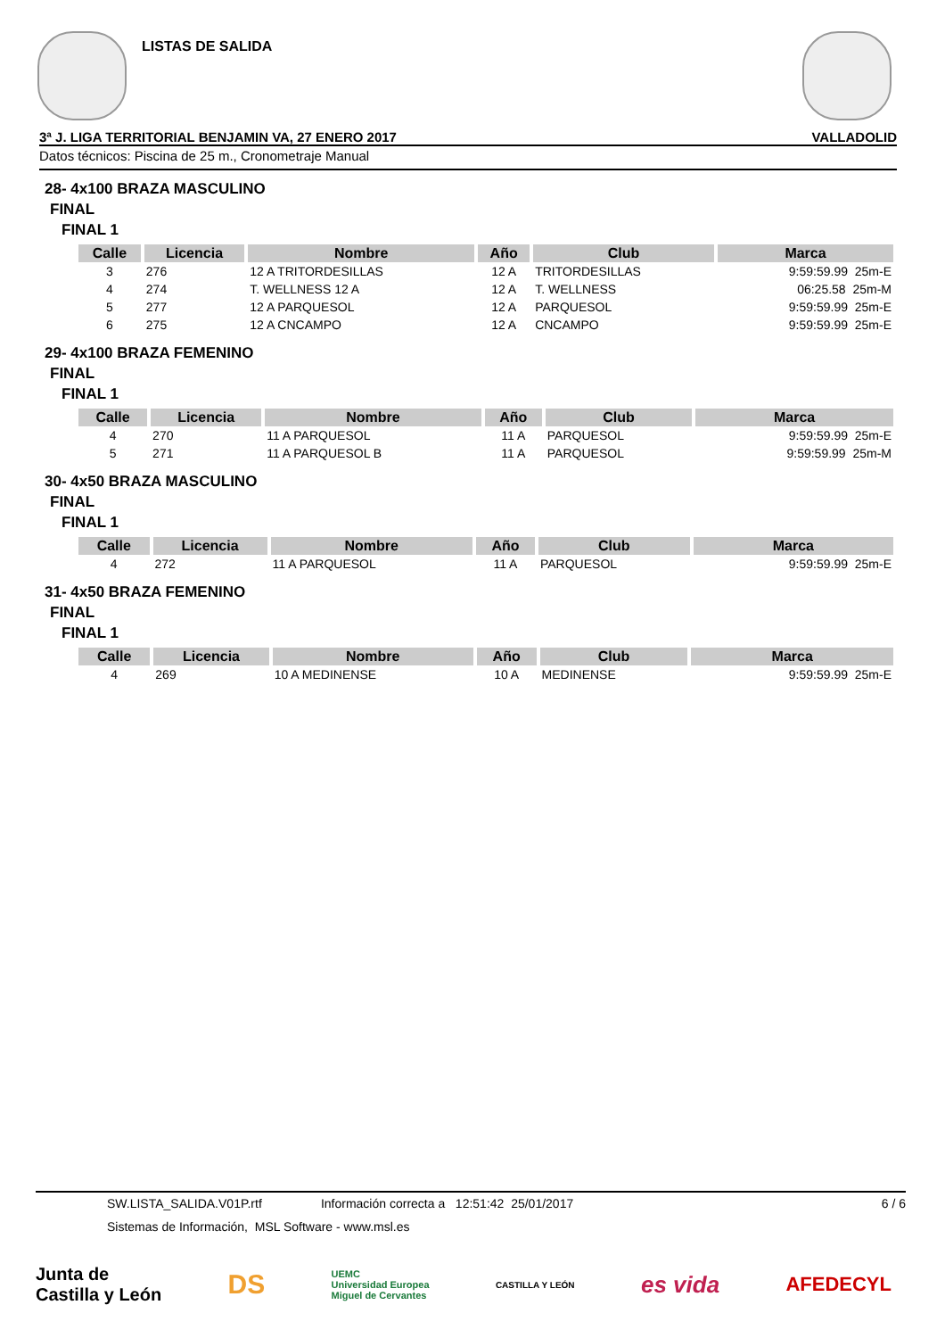LISTAS DE SALIDA
3ª J. LIGA TERRITORIAL BENJAMIN VA, 27 ENERO 2017 VALLADOLID
Datos técnicos: Piscina de 25 m., Cronometraje Manual
28- 4x100 BRAZA MASCULINO
FINAL
FINAL 1
| Calle | Licencia | Nombre | Año | Club | Marca |
| --- | --- | --- | --- | --- | --- |
| 3 | 276 | 12 A TRITORDESILLAS | 12 A | TRITORDESILLAS | 9:59:59.99 25m-E |
| 4 | 274 | T. WELLNESS 12 A | 12 A | T. WELLNESS | 06:25.58 25m-M |
| 5 | 277 | 12 A PARQUESOL | 12 A | PARQUESOL | 9:59:59.99 25m-E |
| 6 | 275 | 12 A CNCAMPO | 12 A | CNCAMPO | 9:59:59.99 25m-E |
29- 4x100 BRAZA FEMENINO
FINAL
FINAL 1
| Calle | Licencia | Nombre | Año | Club | Marca |
| --- | --- | --- | --- | --- | --- |
| 4 | 270 | 11 A PARQUESOL | 11 A | PARQUESOL | 9:59:59.99 25m-E |
| 5 | 271 | 11 A PARQUESOL B | 11 A | PARQUESOL | 9:59:59.99 25m-M |
30- 4x50 BRAZA MASCULINO
FINAL
FINAL 1
| Calle | Licencia | Nombre | Año | Club | Marca |
| --- | --- | --- | --- | --- | --- |
| 4 | 272 | 11 A PARQUESOL | 11 A | PARQUESOL | 9:59:59.99 25m-E |
31- 4x50 BRAZA FEMENINO
FINAL
FINAL 1
| Calle | Licencia | Nombre | Año | Club | Marca |
| --- | --- | --- | --- | --- | --- |
| 4 | 269 | 10 A MEDINENSE | 10 A | MEDINENSE | 9:59:59.99 25m-E |
SW.LISTA_SALIDA.V01P.rtf Información correcta a 12:51:42 25/01/2017 6 / 6
Sistemas de Información, MSL Software - www.msl.es
Junta de
Castilla y León
DS
UEMC
Universidad Europea
Miguel de Cervantes
CASTILLA Y LEÓN
es vida
AFEDECYL